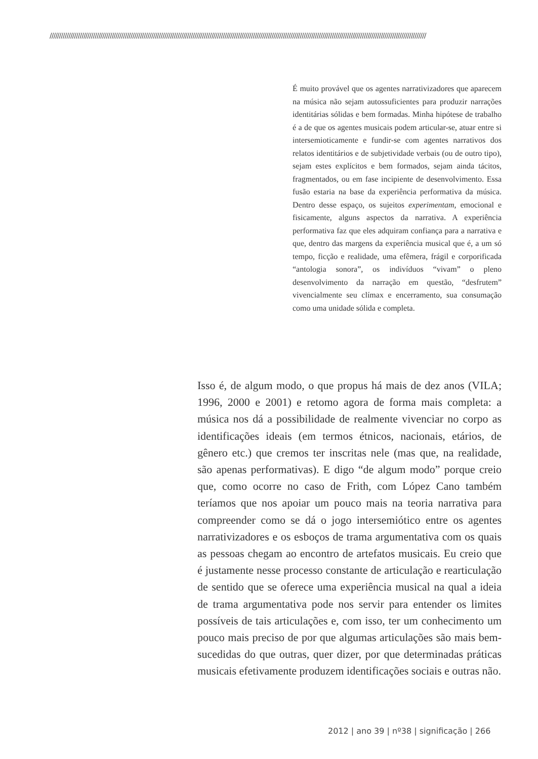////////////////////////////////////////////////////////////////////////////////////////////////////////////////////////////////////////////////////////////////////////////////////////////////////////
É muito provável que os agentes narrativizadores que aparecem na música não sejam autossuficientes para produzir narrações identitárias sólidas e bem formadas. Minha hipótese de trabalho é a de que os agentes musicais podem articular-se, atuar entre si intersemioticamente e fundir-se com agentes narrativos dos relatos identitários e de subjetividade verbais (ou de outro tipo), sejam estes explícitos e bem formados, sejam ainda tácitos, fragmentados, ou em fase incipiente de desenvolvimento. Essa fusão estaria na base da experiência performativa da música. Dentro desse espaço, os sujeitos experimentam, emocional e fisicamente, alguns aspectos da narrativa. A experiência performativa faz que eles adquiram confiança para a narrativa e que, dentro das margens da experiência musical que é, a um só tempo, ficção e realidade, uma efêmera, frágil e corporificada “antologia sonora”, os indivíduos “vivam” o pleno desenvolvimento da narração em questão, “desfrutem” vivencialmente seu clímax e encerramento, sua consumação como uma unidade sólida e completa.
Isso é, de algum modo, o que propus há mais de dez anos (VILA; 1996, 2000 e 2001) e retomo agora de forma mais completa: a música nos dá a possibilidade de realmente vivenciar no corpo as identificações ideais (em termos étnicos, nacionais, etários, de gênero etc.) que cremos ter inscritas nele (mas que, na realidade, são apenas performativas). E digo “de algum modo” porque creio que, como ocorre no caso de Frith, com López Cano também teríamos que nos apoiar um pouco mais na teoria narrativa para compreender como se dá o jogo intersemiótico entre os agentes narrativizadores e os esboços de trama argumentativa com os quais as pessoas chegam ao encontro de artefatos musicais. Eu creio que é justamente nesse processo constante de articulação e rearticulação de sentido que se oferece uma experiência musical na qual a ideia de trama argumentativa pode nos servir para entender os limites possíveis de tais articulações e, com isso, ter um conhecimento um pouco mais preciso de por que algumas articulações são mais bem-sucedidas do que outras, quer dizer, por que determinadas práticas musicais efetivamente produzem identificações sociais e outras não.
2012 | ano 39 | nº38 | significação | 266